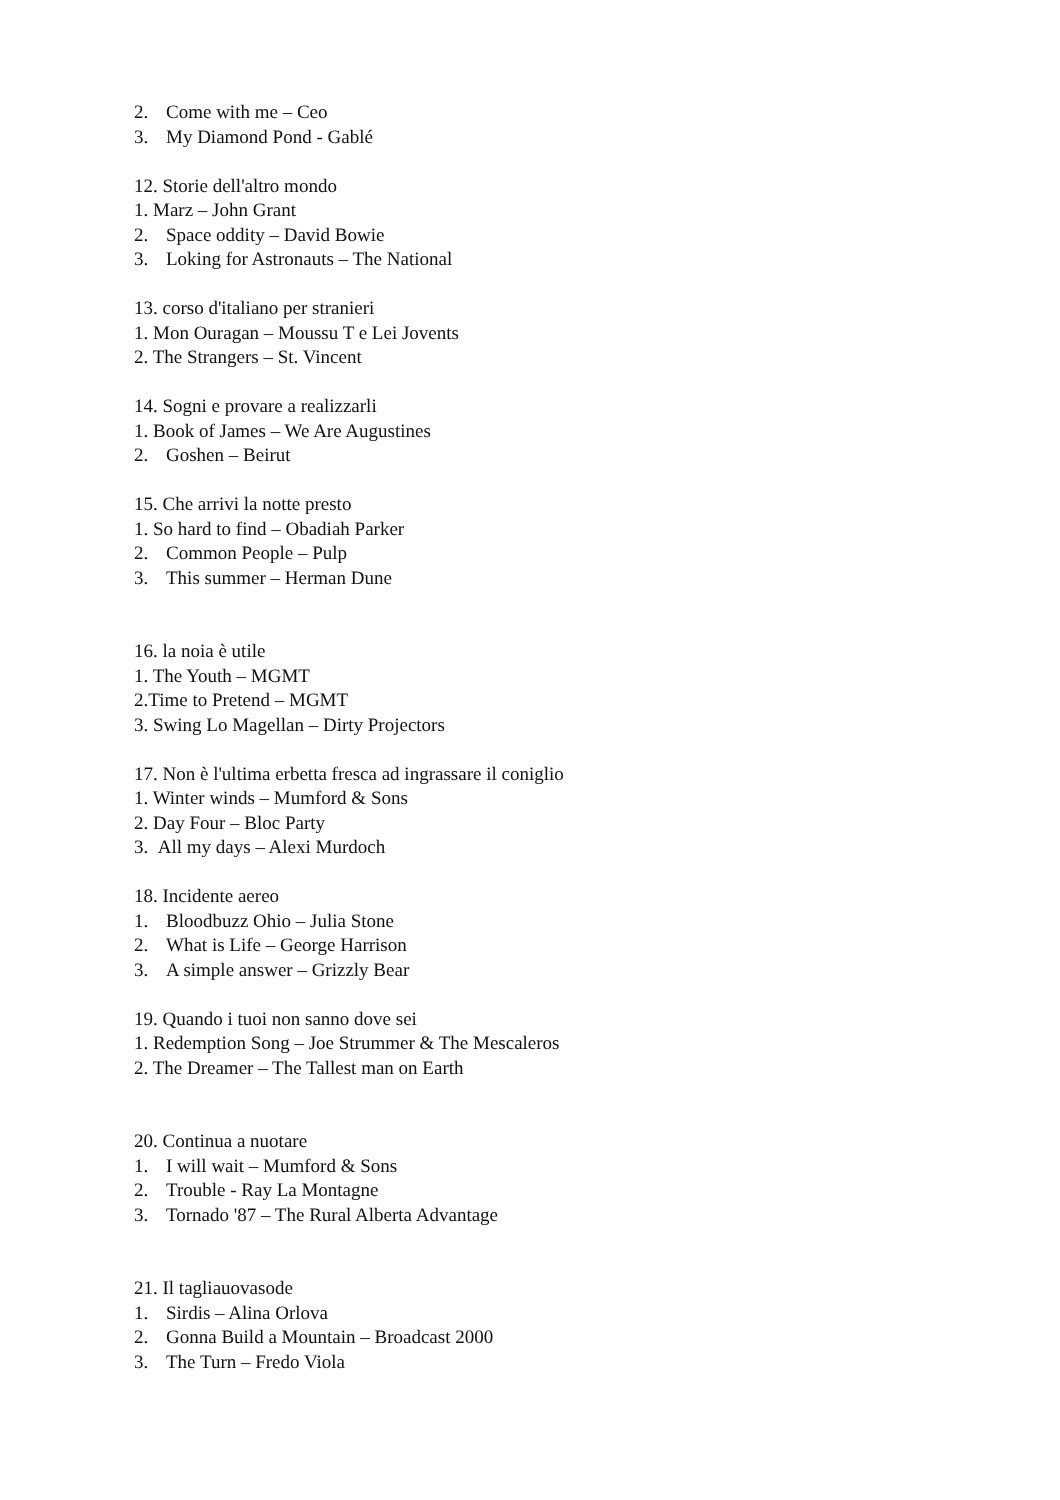2. Come with me – Ceo
3. My Diamond Pond - Gablé
12. Storie dell'altro mondo
1. Marz – John Grant
2. Space oddity – David Bowie
3. Loking for Astronauts – The National
13. corso d'italiano per stranieri
1. Mon Ouragan – Moussu T e Lei Jovents
2. The Strangers – St. Vincent
14. Sogni e provare a realizzarli
1. Book of James – We Are Augustines
2. Goshen – Beirut
15. Che arrivi la notte presto
1. So hard to find – Obadiah Parker
2. Common People – Pulp
3. This summer – Herman Dune
16. la noia è utile
1. The Youth – MGMT
2.Time to Pretend – MGMT
3. Swing Lo Magellan – Dirty Projectors
17. Non è l'ultima erbetta fresca ad ingrassare il coniglio
1. Winter winds – Mumford & Sons
2. Day Four – Bloc Party
3. All my days – Alexi Murdoch
18. Incidente aereo
1. Bloodbuzz Ohio – Julia Stone
2. What is Life – George Harrison
3. A simple answer – Grizzly Bear
19. Quando i tuoi non sanno dove sei
1. Redemption Song – Joe Strummer & The Mescaleros
2. The Dreamer – The Tallest man on Earth
20. Continua a nuotare
1. I will wait – Mumford & Sons
2. Trouble - Ray La Montagne
3. Tornado '87 – The Rural Alberta Advantage
21. Il tagliauovasode
1. Sirdis – Alina Orlova
2. Gonna Build a Mountain – Broadcast 2000
3. The Turn – Fredo Viola